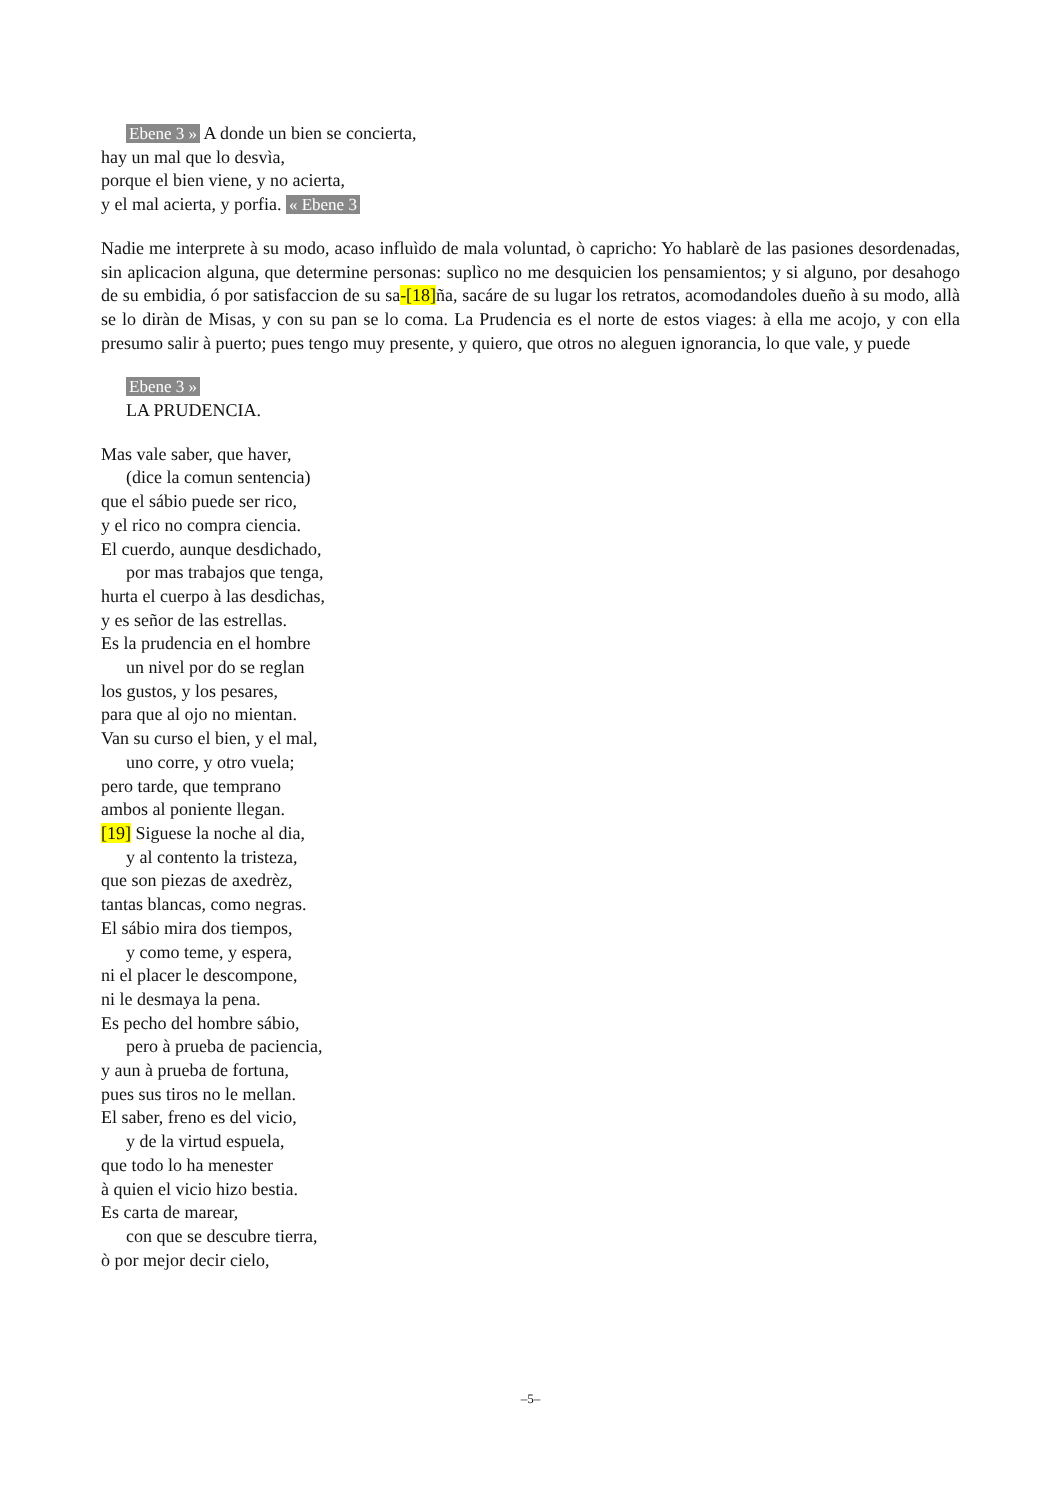Ebene 3 » A donde un bien se concierta,
hay un mal que lo desvìa,
porque el bien viene, y no acierta,
y el mal acierta, y porfia. « Ebene 3
Nadie me interprete à su modo, acaso influìdo de mala voluntad, ò capricho: Yo hablarè de las pasiones desordenadas, sin aplicacion alguna, que determine personas: suplìco no me desquicien los pensamientos; y si alguno, por desahogo de su embidia, ó por satisfaccion de su sa-[18] ña, sacáre de su lugar los retratos, acomodandoles dueño à su modo, allà se lo diràn de Misas, y con su pan se lo coma. La Prudencia es el norte de estos viages: à ella me acojo, y con ella presumo salir à puerto; pues tengo muy presente, y quiero, que otros no aleguen ignorancia, lo que vale, y puede
Ebene 3 »
LA PRUDENCIA.
Mas vale saber, que haver,
(dice la comun sentencia)
que el sábio puede ser rico,
y el rico no compra ciencia.
El cuerdo, aunque desdichado,
por mas trabajos que tenga,
hurta el cuerpo à las desdichas,
y es señor de las estrellas.
Es la prudencia en el hombre
un nivel por do se reglan
los gustos, y los pesares,
para que al ojo no mientan.
Van su curso el bien, y el mal,
uno corre, y otro vuela;
pero tarde, que temprano
ambos al poniente llegan.
[19] Siguese la noche al dia,
y al contento la tristeza,
que son piezas de axedrèz,
tantas blancas, como negras.
El sábio mira dos tiempos,
y como teme, y espera,
ni el placer le descompone,
ni le desmaya la pena.
Es pecho del hombre sábio,
pero à prueba de paciencia,
y aun à prueba de fortuna,
pues sus tiros no le mellan.
El saber, freno es del vicio,
y de la virtud espuela,
que todo lo ha menester
à quien el vicio hizo bestia.
Es carta de marear,
con que se descubre tierra,
ò por mejor decir cielo,
–5–